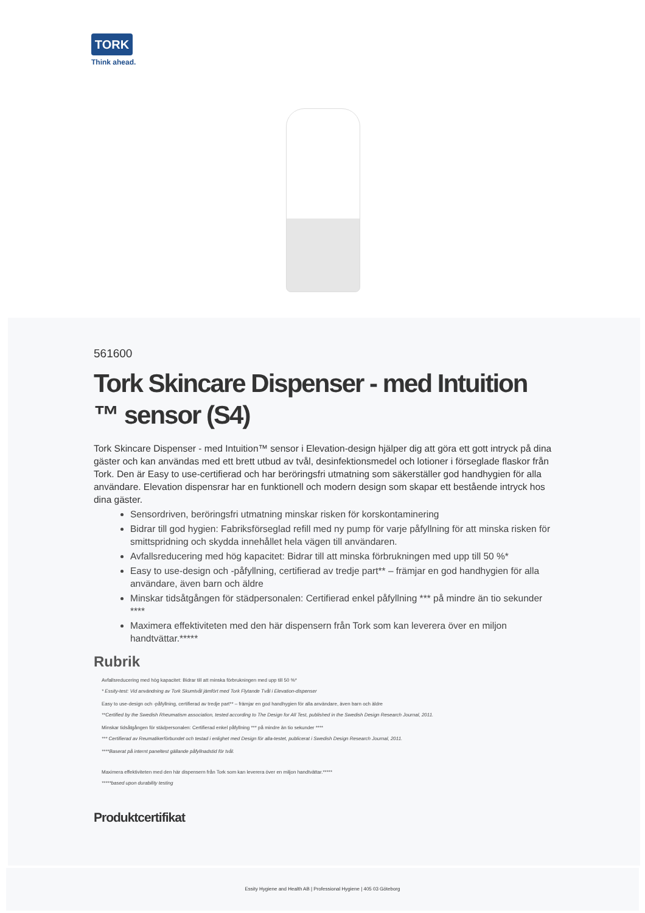TORK
Think ahead.
561600
Tork Skincare Dispenser - med Intuition ™ sensor (S4)
Tork Skincare Dispenser - med Intuition™ sensor i Elevation-design hjälper dig att göra ett gott intryck på dina gäster och kan användas med ett brett utbud av tvål, desinfektionsmedel och lotioner i förseglade flaskor från Tork. Den är Easy to use-certifierad och har beröringsfri utmatning som säkerställer god handhygien för alla användare. Elevation dispensrar har en funktionell och modern design som skapar ett bestående intryck hos dina gäster.
Sensordriven, beröringsfri utmatning minskar risken för korskontaminering
Bidrar till god hygien: Fabriksförseglad refill med ny pump för varje påfyllning för att minska risken för smittspridning och skydda innehållet hela vägen till användaren.
Avfallsreducering med hög kapacitet: Bidrar till att minska förbrukningen med upp till 50 %*
Easy to use-design och -påfyllning, certifierad av tredje part** – främjar en god handhygien för alla användare, även barn och äldre
Minskar tidsåtgången för städpersonalen: Certifierad enkel påfyllning *** på mindre än tio sekunder ****
Maximera effektiviteten med den här dispensern från Tork som kan leverera över en miljon handtvättar.*****
Rubrik
Avfallsreducering med hög kapacitet: Bidrar till att minska förbrukningen med upp till 50 %*
* Essity-test: Vid användning av Tork Skumtvål jämfört med Tork Flytande Tvål i Elevation-dispenser
Easy to use-design och -påfyllning, certifierad av tredje part** – främjar en god handhygien för alla användare, även barn och äldre
**Certified by the Swedish Rheumatism association, tested according to The Design for All Test, published in the Swedish Design Research Journal, 2011.
Minskar tidsåtgången för städpersonalen: Certifierad enkel påfyllning *** på mindre än tio sekunder ****
*** Certifierad av Reumatikerförbundet och testad i enlighet med Design för alla-testet, publicerat i Swedish Design Research Journal, 2011.
****Baserat på internt paneltest gällande påfyllnadstid för tvål.
Maximera effektiviteten med den här dispensern från Tork som kan leverera över en miljon handtvättar.*****
*****based upon durability testing
Produktcertifikat
Essity Hygiene and Health AB | Professional Hygiene | 405 03 Göteborg